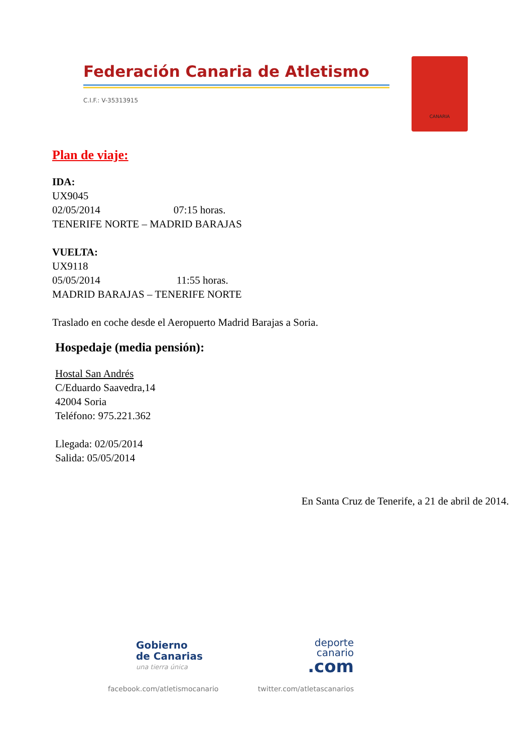Federación Canaria de Atletismo
C.I.F.: V-35313915
CANARIA
Plan de viaje:
IDA:
UX9045
02/05/2014 07:15 horas.
TENERIFE NORTE – MADRID BARAJAS
VUELTA:
UX9118
05/05/2014 11:55 horas.
MADRID BARAJAS – TENERIFE NORTE
Traslado en coche desde el Aeropuerto Madrid Barajas a Soria.
Hospedaje (media pensión):
Hostal San Andrés
C/Eduardo Saavedra,14
42004 Soria
Teléfono: 975.221.362
Llegada: 02/05/2014
Salida: 05/05/2014
En Santa Cruz de Tenerife, a 21 de abril de 2014.
Gobierno
de Canarias
una tierra única
deporte
canario
.com
facebook.com/atletismocanario twitter.com/atletascanarios